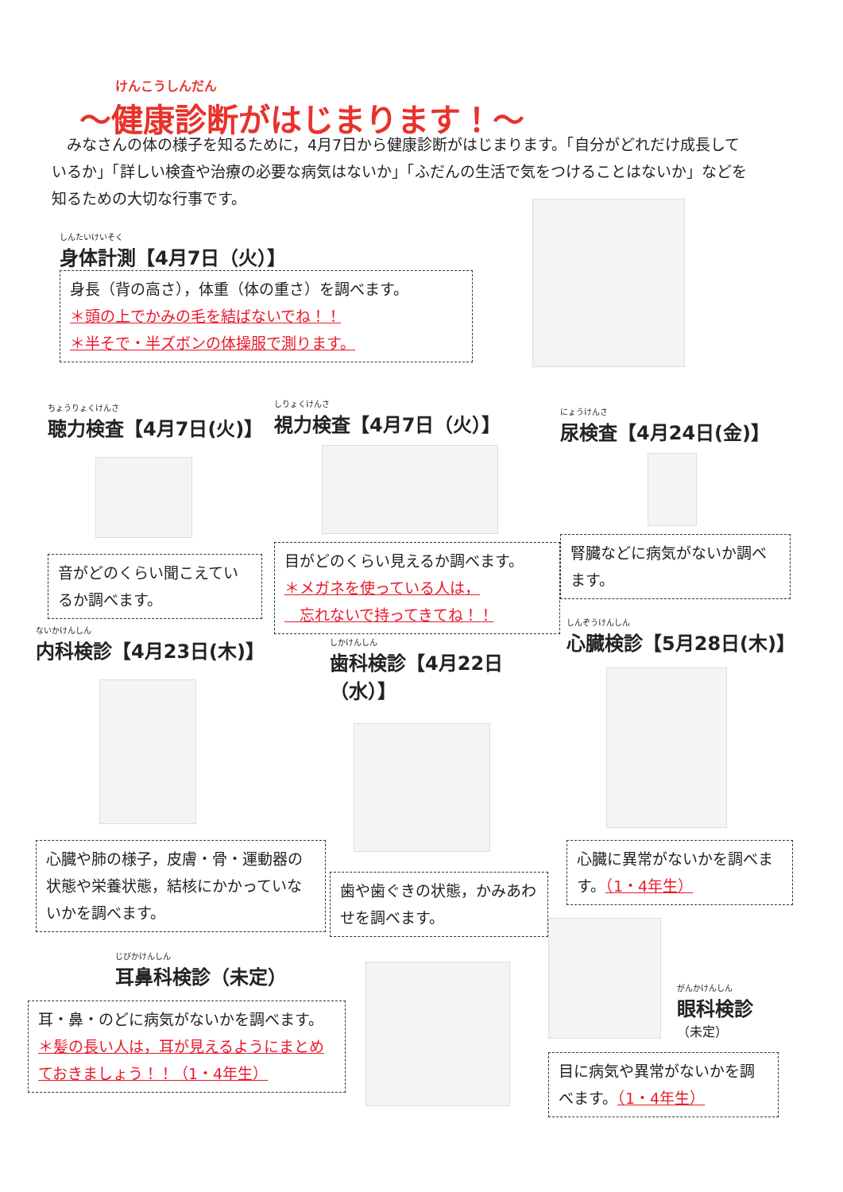けんこうしんだん
～健康診断がはじまります！～
　みなさんの体の様子を知るために，4月7日から健康診断がはじまります。「自分がどれだけ成長しているか」「詳しい検査や治療の必要な病気はないか」「ふだんの生活で気をつけることはないか」などを知るための大切な行事です。
しんたいけいそく
身体計測【4月7日（火）】
身長（背の高さ），体重（体の重さ）を調べます。
＊頭の上でかみの毛を結ばないでね！！
＊半そで・半ズボンの体操服で測ります。
ちょうりょくけんさ
聴力検査【4月7日(火)】
音がどのくらい聞こえているか調べます。
しりょくけんさ
視力検査【4月7日（火）】
目がどのくらい見えるか調べます。
＊メガネを使っている人は，
　忘れないで持ってきてね！！
にょうけんさ
尿検査【4月24日(金)】
腎臓などに病気がないか調べます。
ないかけんしん
内科検診【4月23日(木)】
心臓や肺の様子，皮膚・骨・運動器の状態や栄養状態，結核にかかっていないかを調べます。
しかけんしん
歯科検診【4月22日（水）】
歯や歯ぐきの状態，かみあわせを調べます。
しんぞうけんしん
心臓検診【5月28日(木)】
心臓に異常がないかを調べます。（1・4年生）
じびかけんしん
耳鼻科検診（未定）
耳・鼻・のどに病気がないかを調べます。
＊髪の長い人は，耳が見えるようにまとめておきましょう！！（1・4年生）
がんかけんしん
眼科検診
（未定）
目に病気や異常がないかを調べます。（1・4年生）